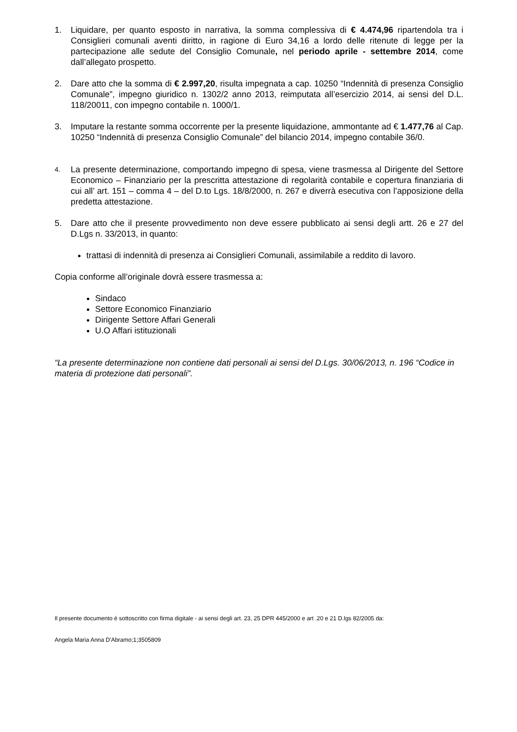1. Liquidare, per quanto esposto in narrativa, la somma complessiva di € 4.474,96 ripartendola tra i Consiglieri comunali aventi diritto, in ragione di Euro 34,16 a lordo delle ritenute di legge per la partecipazione alle sedute del Consiglio Comunale, nel periodo aprile - settembre 2014, come dall’allegato prospetto.
2. Dare atto che la somma di € 2.997,20, risulta impegnata a cap. 10250 “Indennità di presenza Consiglio Comunale”, impegno giuridico n. 1302/2 anno 2013, reimputata all’esercizio 2014, ai sensi del D.L. 118/20011, con impegno contabile n. 1000/1.
3. Imputare la restante somma occorrente per la presente liquidazione, ammontante ad € 1.477,76 al Cap. 10250 “Indennità di presenza Consiglio Comunale” del bilancio 2014, impegno contabile 36/0.
4.
La presente determinazione, comportando impegno di spesa, viene trasmessa al Dirigente del Settore Economico – Finanziario per la prescritta attestazione di regolarità contabile e copertura finanziaria di cui all’ art. 151 – comma 4 – del D.to Lgs. 18/8/2000, n. 267 e diverrà esecutiva con l’apposizione della predetta attestazione.
5. Dare atto che il presente provvedimento non deve essere pubblicato ai sensi degli artt. 26 e 27 del D.Lgs n. 33/2013, in quanto:
trattasi di indennità di presenza ai Consiglieri Comunali, assimilabile a reddito di lavoro.
Copia conforme all’originale dovrà essere trasmessa a:
Sindaco
Settore Economico Finanziario
Dirigente Settore Affari Generali
U.O Affari istituzionali
“La presente determinazione non contiene dati personali ai sensi del D.Lgs. 30/06/2013, n. 196 “Codice in materia di protezione dati personali”.
Il presente documento è sottoscritto con firma digitale - ai sensi degli art. 23, 25 DPR 445/2000 e art .20 e 21 D.lgs 82/2005 da:
Angela Maria Anna D'Abramo;1;3505809